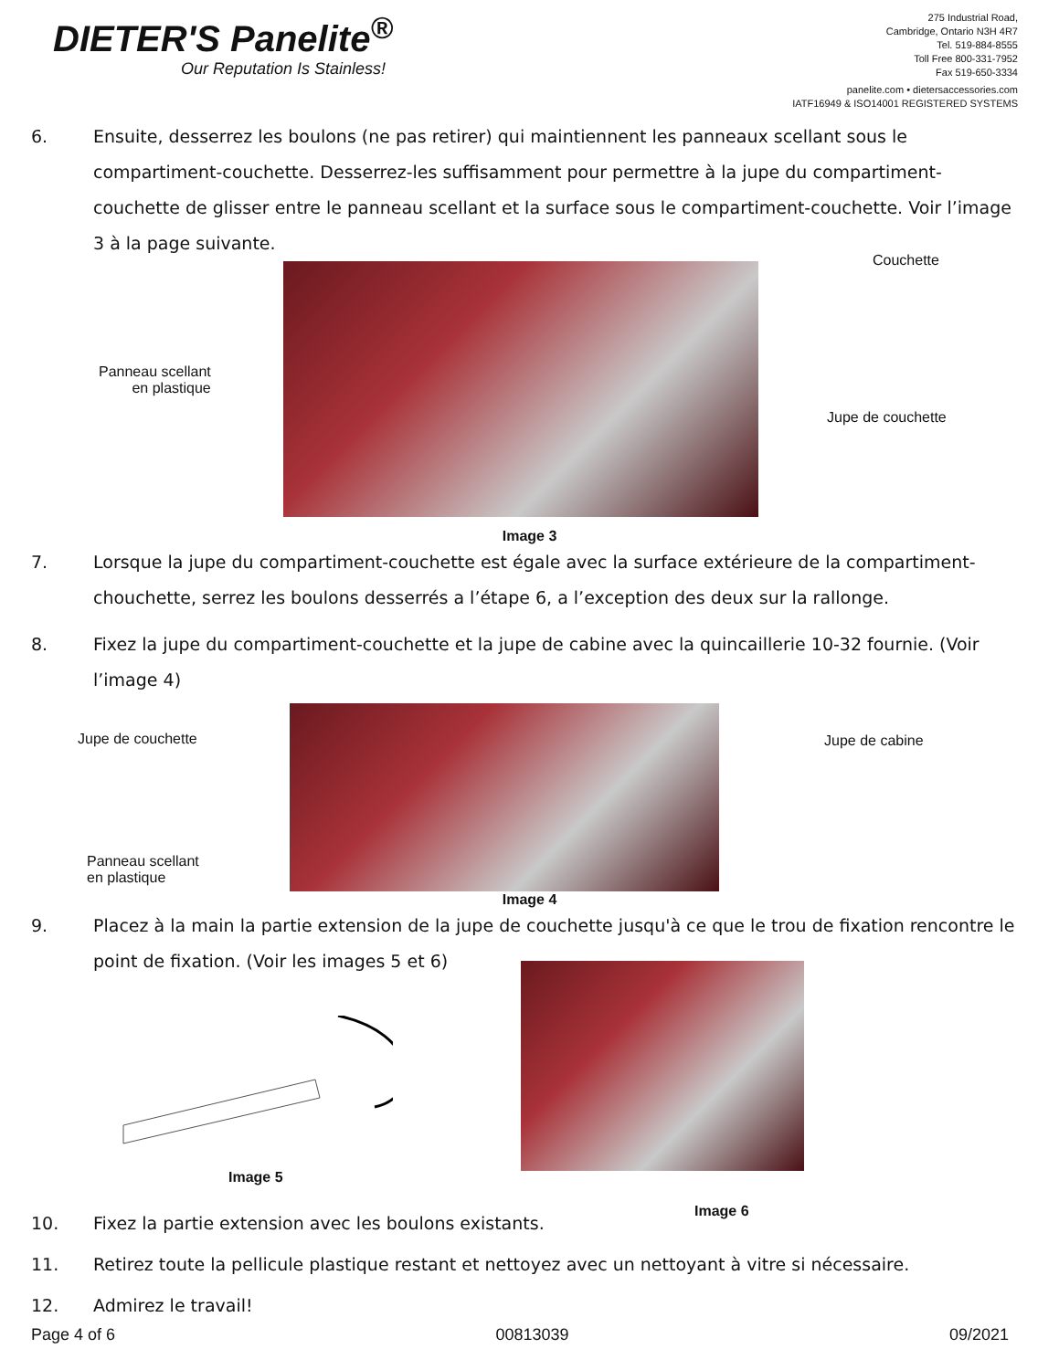DIETER'S Panelite<sup>®</sup>
Our Reputation Is Stainless!
275 Industrial Road,
Cambridge, Ontario N3H 4R7
Tel. 519-884-8555
Toll Free 800-331-7952
Fax 519-650-3334
panelite.com • dietersaccessories.com
IATF16949 & ISO14001 REGISTERED SYSTEMS
6. Ensuite, desserrez les boulons (ne pas retirer) qui maintiennent les panneaux scellant sous le compartiment-couchette. Desserrez-les suffisamment pour permettre à la jupe du compartiment-couchette de glisser entre le panneau scellant et la surface sous le compartiment-couchette. Voir l’image 3 à la page suivante.
Panneau scellant
en plastique
Couchette
Jupe de couchette
Image 3
7. Lorsque la jupe du compartiment-couchette est égale avec la surface extérieure de la compartiment-chouchette, serrez les boulons desserrés a l’étape 6, a l’exception des deux sur la rallonge.
8. Fixez la jupe du compartiment-couchette et la jupe de cabine avec la quincaillerie 10-32 fournie. (Voir l’image 4)
Jupe de couchette
Panneau scellant
en plastique
Jupe de cabine
Image 4
9. Placez à la main la partie extension de la jupe de couchette jusqu'à ce que le trou de fixation rencontre le point de fixation. (Voir les images 5 et 6)
Image 5
Image 6
10. Fixez la partie extension avec les boulons existants.
11. Retirez toute la pellicule plastique restant et nettoyez avec un nettoyant à vitre si nécessaire.
12. Admirez le travail!
Page 4 of 6 00813039 09/2021